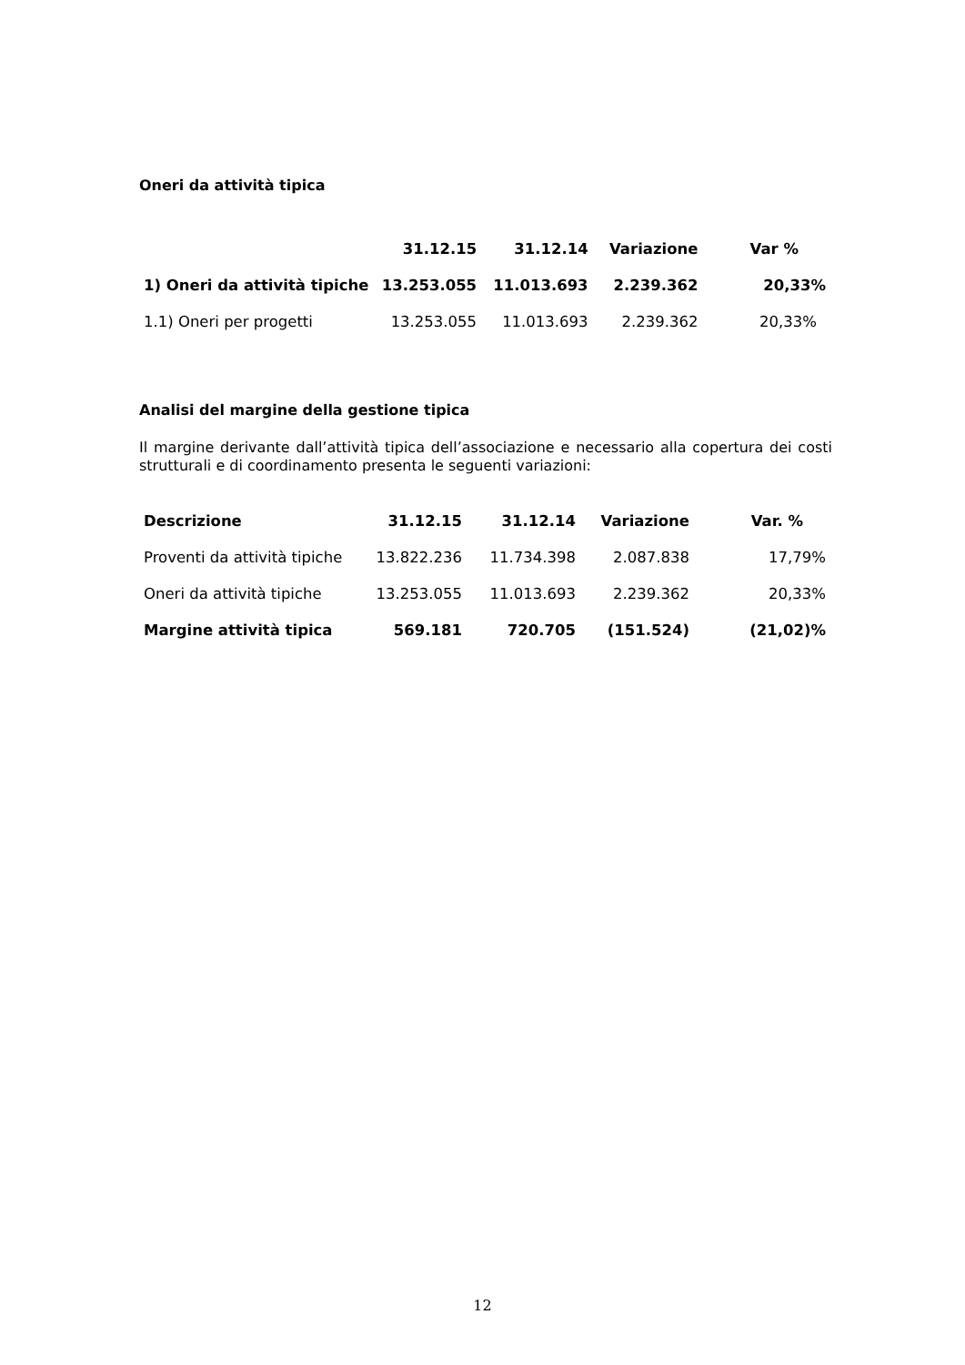Oneri da attività tipica
| | 31.12.15 | 31.12.14 | Variazione | Var % |
| --- | --- | --- | --- | --- |
| 1) Oneri da attività tipiche | 13.253.055 | 11.013.693 | 2.239.362 | 20,33% |
| 1.1) Oneri per progetti | 13.253.055 | 11.013.693 | 2.239.362 | 20,33% |
Analisi del margine della gestione tipica
Il margine derivante dall’attività tipica dell’associazione e necessario alla copertura dei costi strutturali e di coordinamento presenta le seguenti variazioni:
| Descrizione | 31.12.15 | 31.12.14 | Variazione | Var. % |
| --- | --- | --- | --- | --- |
| Proventi da attività tipiche | 13.822.236 | 11.734.398 | 2.087.838 | 17,79% |
| Oneri da attività tipiche | 13.253.055 | 11.013.693 | 2.239.362 | 20,33% |
| Margine attività tipica | 569.181 | 720.705 | (151.524) | (21,02)% |
12